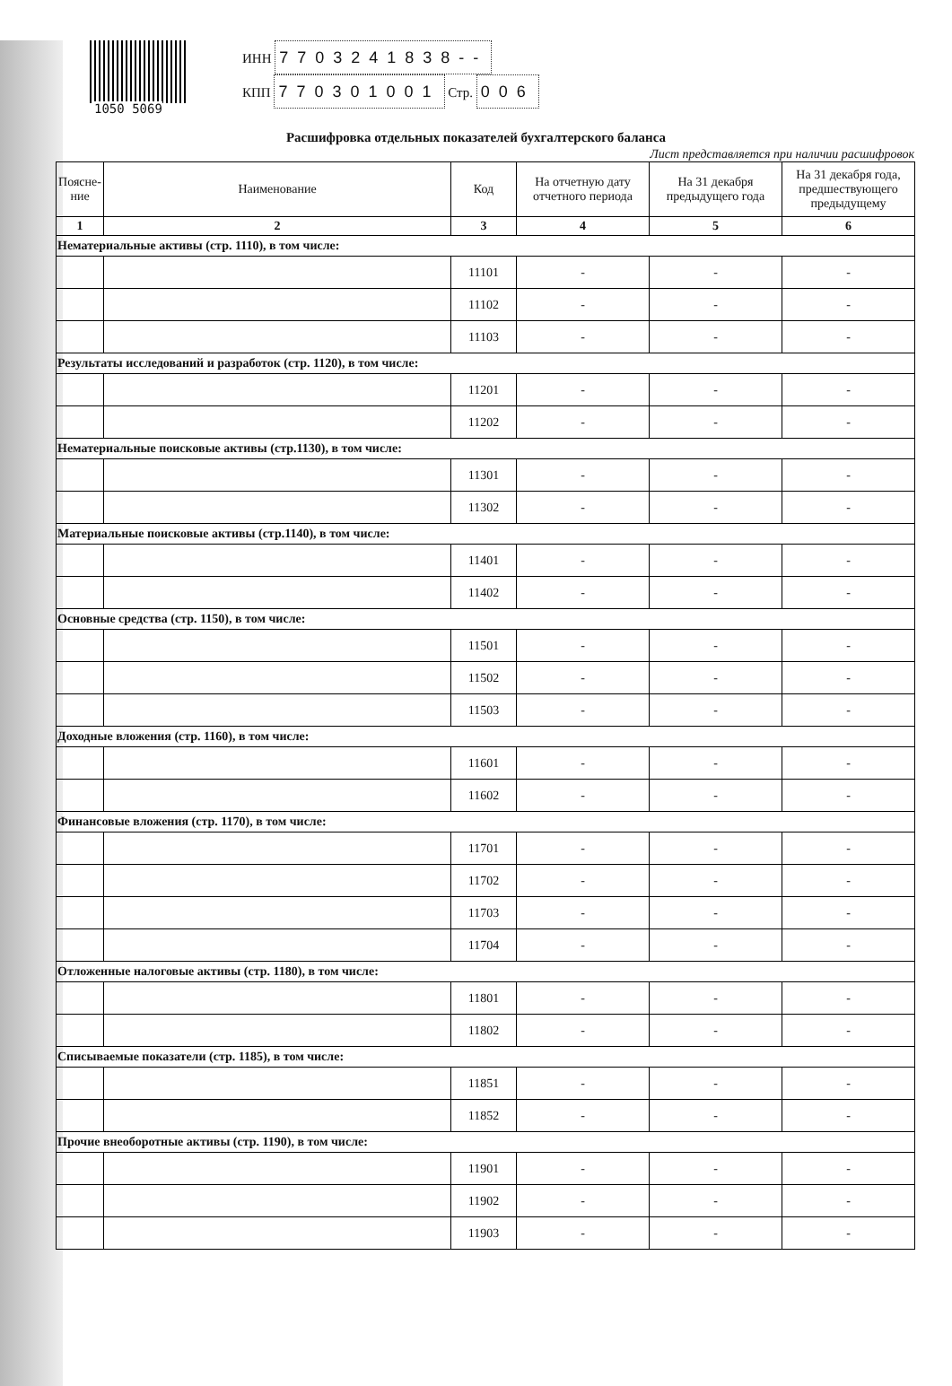1050 5069
ИНН 7703241838--
КПП 770301001 Стр. 006
Расшифровка отдельных показателей бухгалтерского баланса
Лист представляется при наличии расшифровок
| Поясне-ние | Наименование | Код | На отчетную дату отчетного периода | На 31 декабря предыдущего года | На 31 декабря года, предшествующего предыдущему |
| --- | --- | --- | --- | --- | --- |
| 1 | 2 | 3 | 4 | 5 | 6 |
| Нематериальные активы (стр. 1110), в том числе: | | | | | |
| | | 11101 | - | - | - |
| | | 11102 | - | - | - |
| | | 11103 | - | - | - |
| Результаты исследований и разработок (стр. 1120), в том числе: | | | | | |
| | | 11201 | - | - | - |
| | | 11202 | - | - | - |
| Нематериальные поисковые активы (стр.1130), в том числе: | | | | | |
| | | 11301 | - | - | - |
| | | 11302 | - | - | - |
| Материальные поисковые активы (стр.1140), в том числе: | | | | | |
| | | 11401 | - | - | - |
| | | 11402 | - | - | - |
| Основные средства (стр. 1150), в том числе: | | | | | |
| | | 11501 | - | - | - |
| | | 11502 | - | - | - |
| | | 11503 | - | - | - |
| Доходные вложения (стр. 1160), в том числе: | | | | | |
| | | 11601 | - | - | - |
| | | 11602 | - | - | - |
| Финансовые вложения (стр. 1170), в том числе: | | | | | |
| | | 11701 | - | - | - |
| | | 11702 | - | - | - |
| | | 11703 | - | - | - |
| | | 11704 | - | - | - |
| Отложенные налоговые активы (стр. 1180), в том числе: | | | | | |
| | | 11801 | - | - | - |
| | | 11802 | - | - | - |
| Списываемые показатели (стр. 1185), в том числе: | | | | | |
| | | 11851 | - | - | - |
| | | 11852 | - | - | - |
| Прочие внеоборотные активы (стр. 1190), в том числе: | | | | | |
| | | 11901 | - | - | - |
| | | 11902 | - | - | - |
| | | 11903 | - | - | - |